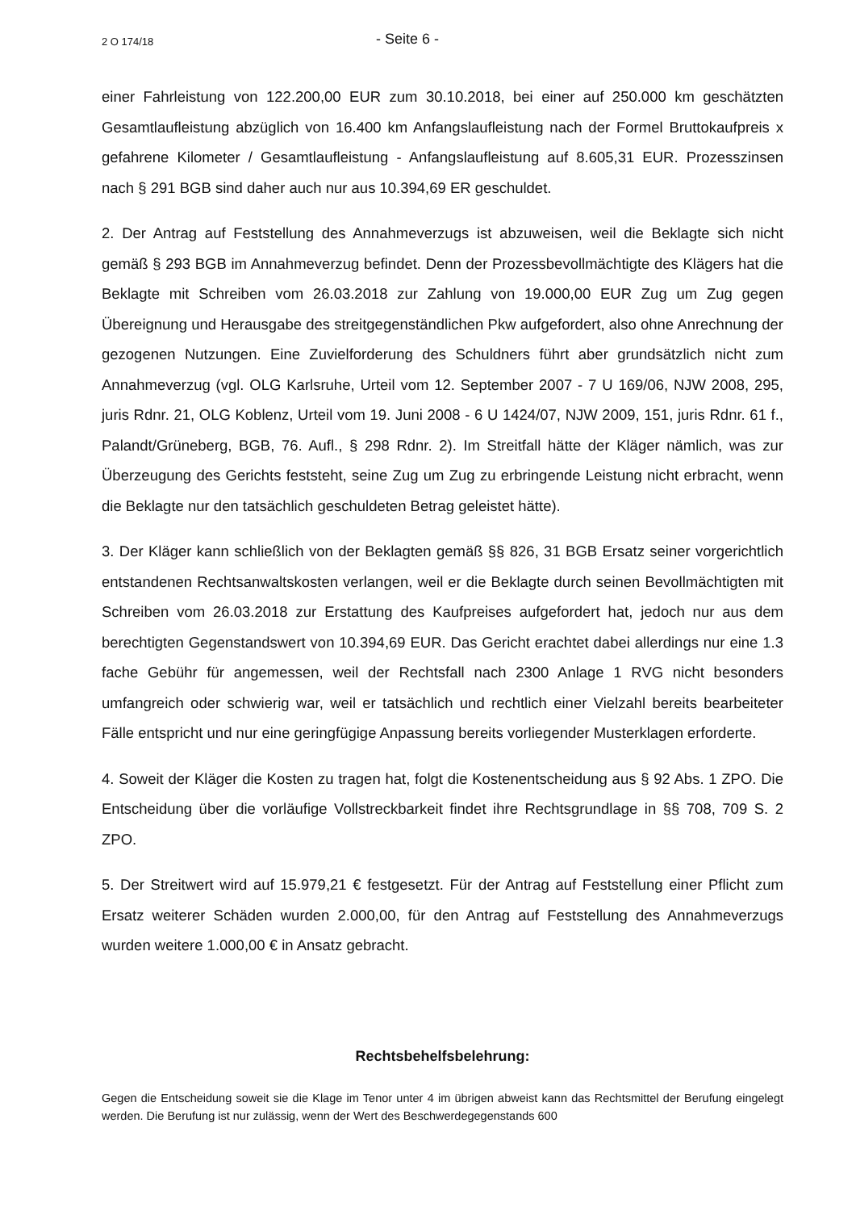2 O 174/18 - Seite 6 -
einer Fahrleistung von 122.200,00 EUR zum 30.10.2018, bei einer auf 250.000 km geschätzten Gesamtlaufleistung abzüglich von 16.400 km Anfangslaufleistung nach der Formel Bruttokaufpreis x gefahrene Kilometer / Gesamtlaufleistung - Anfangslaufleistung auf 8.605,31 EUR. Prozesszinsen nach § 291 BGB sind daher auch nur aus 10.394,69 ER geschuldet.
2. Der Antrag auf Feststellung des Annahmeverzugs ist abzuweisen, weil die Beklagte sich nicht gemäß § 293 BGB im Annahmeverzug befindet. Denn der Prozessbevollmächtigte des Klägers hat die Beklagte mit Schreiben vom 26.03.2018 zur Zahlung von 19.000,00 EUR Zug um Zug gegen Übereignung und Herausgabe des streitgegenständlichen Pkw aufgefordert, also ohne Anrechnung der gezogenen Nutzungen. Eine Zuvielforderung des Schuldners führt aber grundsätzlich nicht zum Annahmeverzug (vgl. OLG Karlsruhe, Urteil vom 12. September 2007 - 7 U 169/06, NJW 2008, 295, juris Rdnr. 21, OLG Koblenz, Urteil vom 19. Juni 2008 - 6 U 1424/07, NJW 2009, 151, juris Rdnr. 61 f., Palandt/Grüneberg, BGB, 76. Aufl., § 298 Rdnr. 2). Im Streitfall hätte der Kläger nämlich, was zur Überzeugung des Gerichts feststeht, seine Zug um Zug zu erbringende Leistung nicht erbracht, wenn die Beklagte nur den tatsächlich geschuldeten Betrag geleistet hätte).
3. Der Kläger kann schließlich von der Beklagten gemäß §§ 826, 31 BGB Ersatz seiner vorgerichtlich entstandenen Rechtsanwaltskosten verlangen, weil er die Beklagte durch seinen Bevollmächtigten mit Schreiben vom 26.03.2018 zur Erstattung des Kaufpreises aufgefordert hat, jedoch nur aus dem berechtigten Gegenstandswert von 10.394,69 EUR. Das Gericht erachtet dabei allerdings nur eine 1.3 fache Gebühr für angemessen, weil der Rechtsfall nach 2300 Anlage 1 RVG nicht besonders umfangreich oder schwierig war, weil er tatsächlich und rechtlich einer Vielzahl bereits bearbeiteter Fälle entspricht und nur eine geringfügige Anpassung bereits vorliegender Musterklagen erforderte.
4. Soweit der Kläger die Kosten zu tragen hat, folgt die Kostenentscheidung aus § 92 Abs. 1 ZPO. Die Entscheidung über die vorläufige Vollstreckbarkeit findet ihre Rechtsgrundlage in §§ 708, 709 S. 2 ZPO.
5. Der Streitwert wird auf 15.979,21 € festgesetzt. Für der Antrag auf Feststellung einer Pflicht zum Ersatz weiterer Schäden wurden 2.000,00, für den Antrag auf Feststellung des Annahmeverzugs wurden weitere 1.000,00 € in Ansatz gebracht.
Rechtsbehelfsbelehrung:
Gegen die Entscheidung soweit sie die Klage im Tenor unter 4 im übrigen abweist kann das Rechtsmittel der Berufung eingelegt werden. Die Berufung ist nur zulässig, wenn der Wert des Beschwerdegegenstands 600